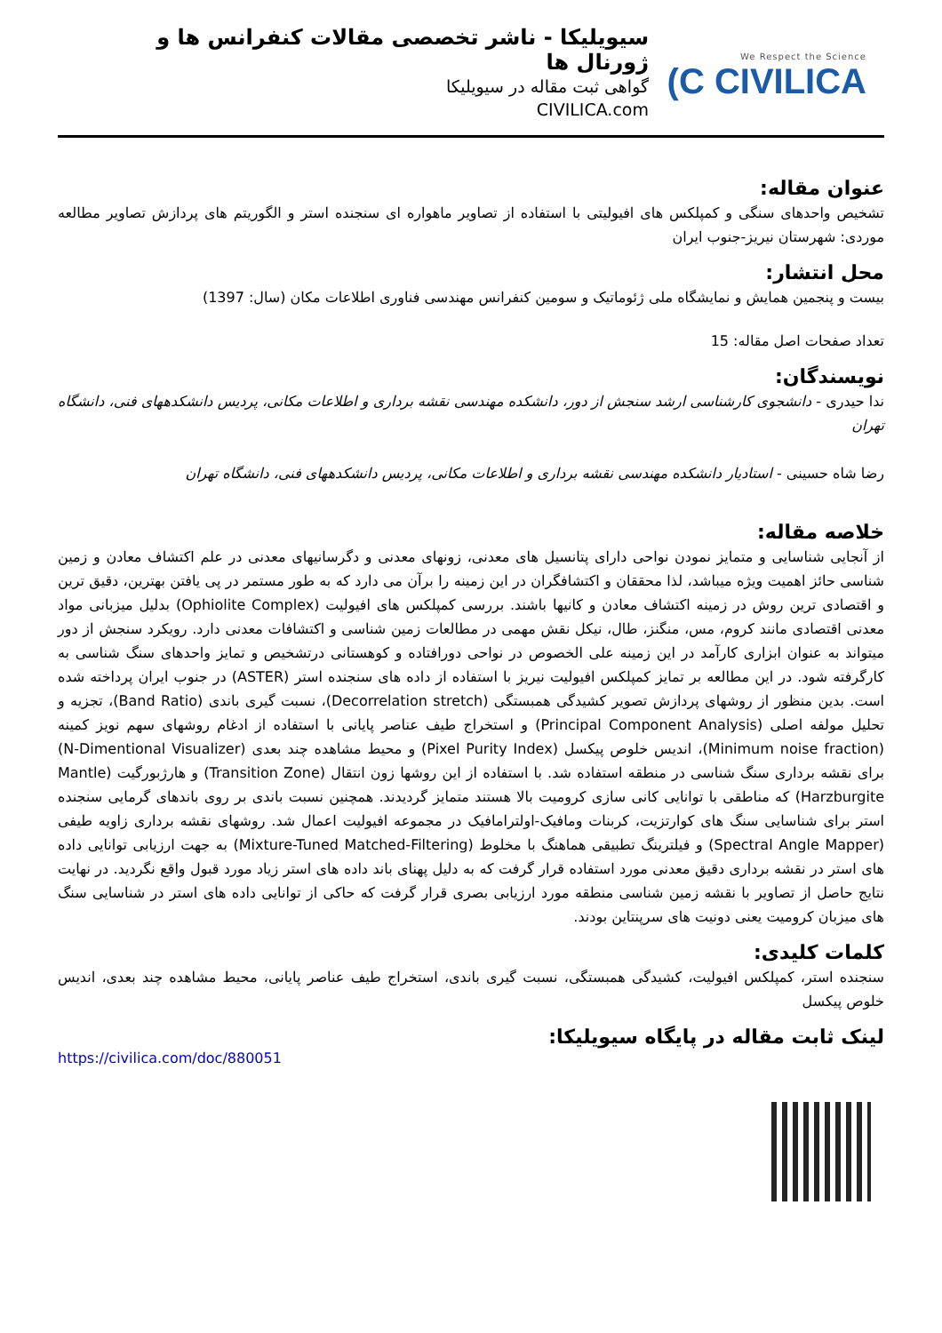سیویلیکا - ناشر تخصصی مقالات کنفرانس ها و ژورنال ها
گواهی ثبت مقاله در سیویلیکا
CIVILICA.com
We Respect the Science
(C CIVILICA
عنوان مقاله:
تشخیص واحدهای سنگی و کمپلکس های افیولیتی با استفاده از تصاویر ماهواره ای سنجنده استر و الگوریتم های پردازش تصاویر مطالعه موردی: شهرستان نیریز-جنوب ایران
محل انتشار:
بیست و پنجمین همایش و نمایشگاه ملی ژئوماتیک و سومین کنفرانس مهندسی فناوری اطلاعات مکان (سال: 1397)
تعداد صفحات اصل مقاله: 15
نویسندگان:
ندا حیدری - دانشجوی کارشناسی ارشد سنجش از دور، دانشکده مهندسی نقشه برداری و اطلاعات مکانی، پردیس دانشکدههای فنی، دانشگاه تهران
رضا شاه حسینی - استادیار دانشکده مهندسی نقشه برداری و اطلاعات مکانی، پردیس دانشکدههای فنی، دانشگاه تهران
خلاصه مقاله:
از آنجایی شناسایی و متمایز نمودن نواحی دارای پتانسیل های معدنی، زونهای معدنی و دگرسانیهای معدنی در علم اکتشاف معادن و زمین شناسی حائز اهمیت ویژه میباشد، لذا محققان و اکتشافگران در این زمینه را برآن می دارد که به طور مستمر در پی یافتن بهترین، دقیق ترین و اقتصادی ترین روش در زمینه اکتشاف معادن و کانیها باشند. بررسی کمپلکس های افیولیت (Ophiolite Complex) بدلیل میزبانی مواد معدنی اقتصادی مانند کروم، مس، منگنز، طال، نیکل نقش مهمی در مطالعات زمین شناسی و اکتشافات معدنی دارد. رویکرد سنجش از دور میتواند به عنوان ابزاری کارآمد در این زمینه علی الخصوص در نواحی دورافتاده و کوهستانی درتشخیص و تمایز واحدهای سنگ شناسی به کارگرفته شود. در این مطالعه بر تمایز کمپلکس افیولیت نیریز با استفاده از داده های سنجنده استر (ASTER) در جنوب ایران پرداخته شده است. بدین منظور از روشهای پردازش تصویر کشیدگی همبستگی (Decorrelation stretch)، نسبت گیری باندی (Band Ratio)، تجزیه و تحلیل مولفه اصلی (Principal Component Analysis) و استخراج طیف عناصر پایانی با استفاده از ادغام روشهای سهم نویز کمینه (Minimum noise fraction)، اندیس خلوص پیکسل (Pixel Purity Index) و محیط مشاهده چند بعدی (N-Dimentional Visualizer) برای نقشه برداری سنگ شناسی در منطقه استفاده شد. با استفاده از این روشها زون انتقال (Transition Zone) و هارژبورگیت (Mantle Harzburgite) که مناطقی با توانایی کانی سازی کرومیت بالا هستند متمایز گردیدند. همچنین نسبت باندی بر روی باندهای گرمایی سنجنده استر برای شناسایی سنگ های کوارتزیت، کربنات ومافیک-اولترامافیک در مجموعه افیولیت اعمال شد. روشهای نقشه برداری زاویه طیفی (Spectral Angle Mapper) و فیلترینگ تطبیقی هماهنگ با مخلوط (Mixture-Tuned Matched-Filtering) به جهت ارزیابی توانایی داده های استر در نقشه برداری دقیق معدنی مورد استفاده قرار گرفت که به دلیل پهنای باند داده های استر زیاد مورد قبول واقع نگردید. در نهایت نتایج حاصل از تصاویر با نقشه زمین شناسی منطقه مورد ارزیابی بصری قرار گرفت که حاکی از توانایی داده های استر در شناسایی سنگ های میزبان کرومیت یعنی دونیت های سرپنتاین بودند.
کلمات کلیدی:
سنجنده استر، کمپلکس افیولیت، کشیدگی همبستگی، نسبت گیری باندی، استخراج طیف عناصر پایانی، محیط مشاهده چند بعدی، اندیس خلوص پیکسل
لینک ثابت مقاله در پایگاه سیویلیکا:
https://civilica.com/doc/880051